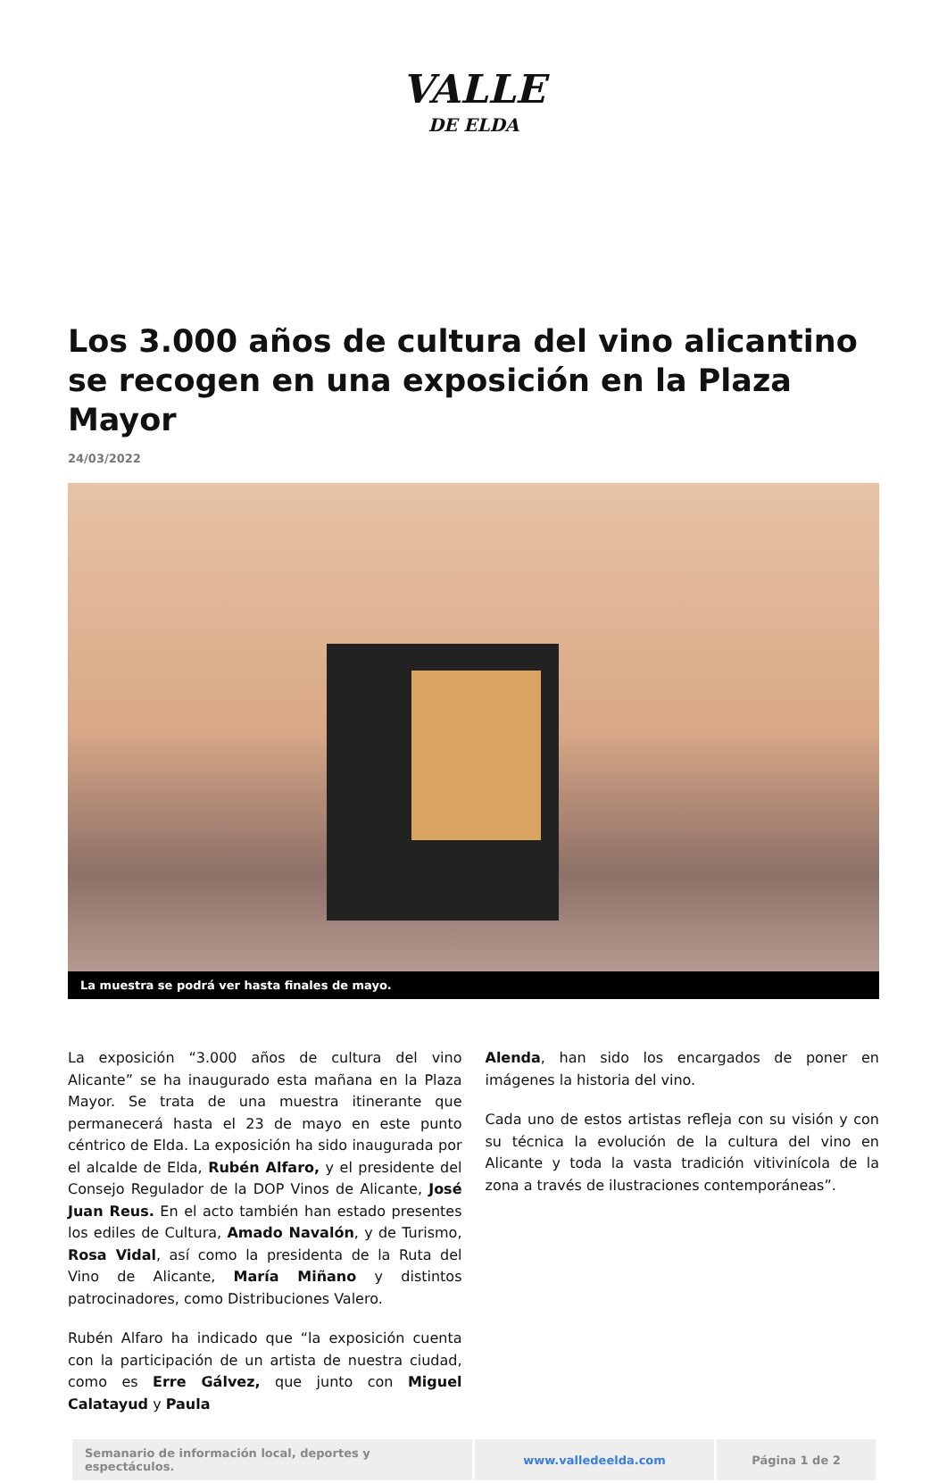VALLE
DE ELDA
Los 3.000 años de cultura del vino alicantino se recogen en una exposición en la Plaza Mayor
24/03/2022
La muestra se podrá ver hasta finales de mayo.
La exposición “3.000 años de cultura del vino Alicante” se ha inaugurado esta mañana en la Plaza Mayor. Se trata de una muestra itinerante que permanecerá hasta el 23 de mayo en este punto céntrico de Elda. La exposición ha sido inaugurada por el alcalde de Elda, Rubén Alfaro, y el presidente del Consejo Regulador de la DOP Vinos de Alicante, José Juan Reus. En el acto también han estado presentes los ediles de Cultura, Amado Navalón, y de Turismo, Rosa Vidal, así como la presidenta de la Ruta del Vino de Alicante, María Miñano y distintos patrocinadores, como Distribuciones Valero.
Rubén Alfaro ha indicado que “la exposición cuenta con la participación de un artista de nuestra ciudad, como es Erre Gálvez, que junto con Miguel Calatayud y Paula
Alenda, han sido los encargados de poner en imágenes la historia del vino.
Cada uno de estos artistas refleja con su visión y con su técnica la evolución de la cultura del vino en Alicante y toda la vasta tradición vitivinícola de la zona a través de ilustraciones contemporáneas”.
| Semanario de información local, deportes y espectáculos. | www.valledeelda.com | Página 1 de 2 |